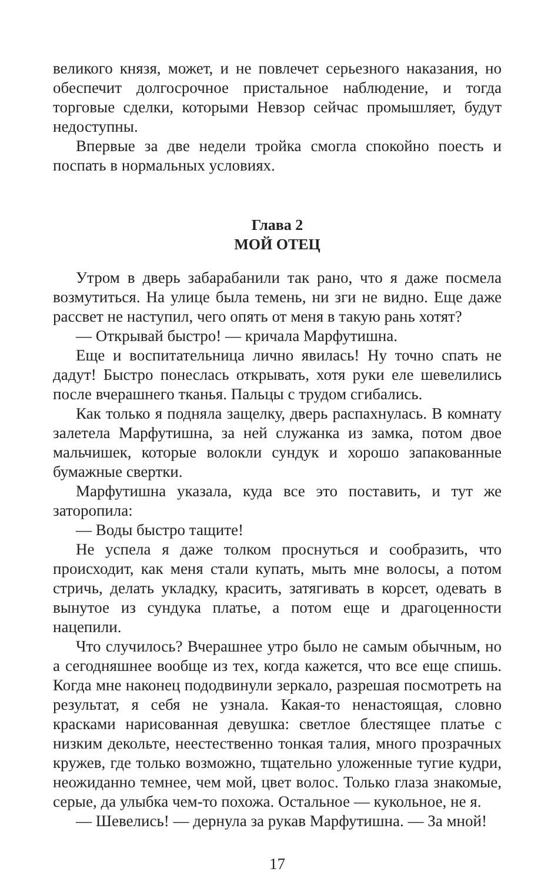великого князя, может, и не повлечет серьезного наказания, но обеспечит долгосрочное пристальное наблюдение, и тогда торговые сделки, которыми Невзор сейчас промышляет, будут недоступны.
Впервые за две недели тройка смогла спокойно поесть и поспать в нормальных условиях.
Глава 2
МОЙ ОТЕЦ
Утром в дверь забарабанили так рано, что я даже посмела возмутиться. На улице была темень, ни зги не видно. Еще даже рассвет не наступил, чего опять от меня в такую рань хотят?
— Открывай быстро! — кричала Марфутишна.
Еще и воспитательница лично явилась! Ну точно спать не дадут! Быстро понеслась открывать, хотя руки еле шевелились после вчерашнего тканья. Пальцы с трудом сгибались.
Как только я подняла защелку, дверь распахнулась. В комнату залетела Марфутишна, за ней служанка из замка, потом двое мальчишек, которые волокли сундук и хорошо запакованные бумажные свертки.
Марфутишна указала, куда все это поставить, и тут же заторопила:
— Воды быстро тащите!
Не успела я даже толком проснуться и сообразить, что происходит, как меня стали купать, мыть мне волосы, а потом стричь, делать укладку, красить, затягивать в корсет, одевать в вынутое из сундука платье, а потом еще и драгоценности нацепили.
Что случилось? Вчерашнее утро было не самым обычным, но а сегодняшнее вообще из тех, когда кажется, что все еще спишь. Когда мне наконец пододвинули зеркало, разрешая посмотреть на результат, я себя не узнала. Какая-то ненастоящая, словно красками нарисованная девушка: светлое блестящее платье с низким декольте, неестественно тонкая талия, много прозрачных кружев, где только возможно, тщательно уложенные тугие кудри, неожиданно темнее, чем мой, цвет волос. Только глаза знакомые, серые, да улыбка чем-то похожа. Остальное — кукольное, не я.
— Шевелись! — дернула за рукав Марфутишна. — За мной!
17